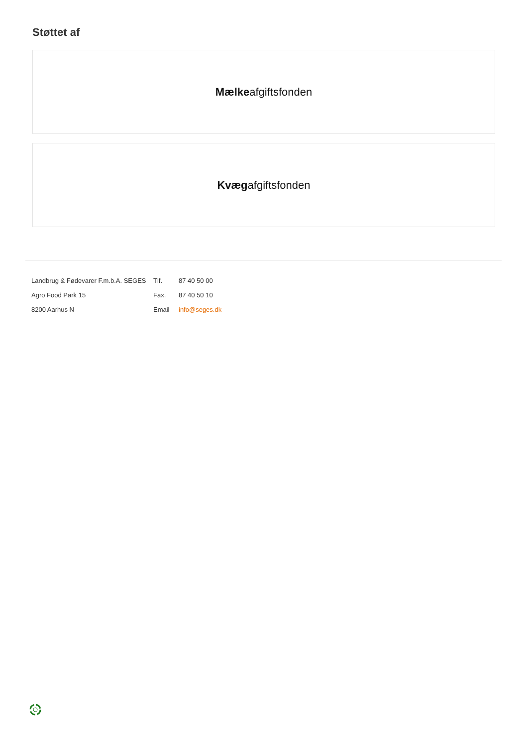Støttet af
Mælke afgiftsfonden
Kvæg afgiftsfonden
| Landbrug & Fødevarer F.m.b.A. SEGES | Tlf. | 87 40 50 00 |
| Agro Food Park 15 | Fax. | 87 40 50 10 |
| 8200 Aarhus N | Email | info@seges.dk |